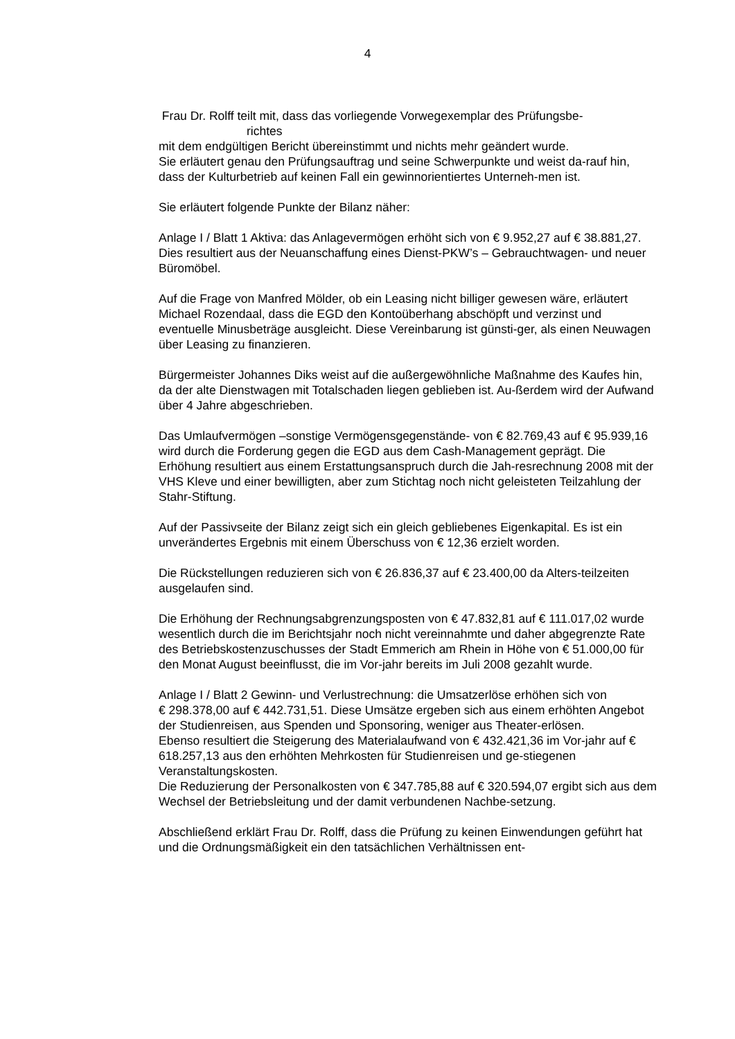4
Frau Dr. Rolff teilt mit, dass das vorliegende Vorwegexemplar des Prüfungsbe-
richtes
mit dem endgültigen Bericht übereinstimmt und nichts mehr geändert wurde.
Sie erläutert genau den Prüfungsauftrag und seine Schwerpunkte und weist da-rauf hin, dass der Kulturbetrieb auf keinen Fall ein gewinnorientiertes Unterneh-men ist.
Sie erläutert folgende Punkte der Bilanz näher:
Anlage I / Blatt 1 Aktiva: das Anlagevermögen erhöht sich von € 9.952,27 auf € 38.881,27. Dies resultiert aus der Neuanschaffung eines Dienst-PKW’s – Gebrauchtwagen- und neuer Büromöbel.
Auf die Frage von Manfred Mölder, ob ein Leasing nicht billiger gewesen wäre, erläutert Michael Rozendaal, dass die EGD den Kontoüberhang abschöpft und verzinst und eventuelle Minusbeträge ausgleicht. Diese Vereinbarung ist günsti-ger, als einen Neuwagen über Leasing zu finanzieren.
Bürgermeister Johannes Diks weist auf die außergewöhnliche Maßnahme des Kaufes hin, da der alte Dienstwagen mit Totalschaden liegen geblieben ist. Au-ßerdem wird der Aufwand über 4 Jahre abgeschrieben.
Das Umlaufvermögen –sonstige Vermögensgegenstände- von € 82.769,43 auf € 95.939,16 wird durch die Forderung gegen die EGD aus dem Cash-Management geprägt. Die Erhöhung resultiert aus einem Erstattungsanspruch durch die Jah-resrechnung 2008 mit der VHS Kleve und einer bewilligten, aber zum Stichtag noch nicht geleisteten Teilzahlung der Stahr-Stiftung.
Auf der Passivseite der Bilanz zeigt sich ein gleich gebliebenes Eigenkapital. Es ist ein unverändertes Ergebnis mit einem Überschuss von € 12,36 erzielt worden.
Die Rückstellungen reduzieren sich von € 26.836,37 auf € 23.400,00 da Alters-teilzeiten ausgelaufen sind.
Die Erhöhung der Rechnungsabgrenzungsposten von € 47.832,81 auf € 111.017,02 wurde wesentlich durch die im Berichtsjahr noch nicht vereinnahmte und daher abgegrenzte Rate des Betriebskostenzuschusses der Stadt Emmerich am Rhein in Höhe von € 51.000,00 für den Monat August beeinflusst, die im Vor-jahr bereits im Juli 2008 gezahlt wurde.
Anlage I / Blatt 2 Gewinn- und Verlustrechnung: die Umsatzerlöse erhöhen sich von
€ 298.378,00 auf € 442.731,51. Diese Umsätze ergeben sich aus einem erhöhten Angebot der Studienreisen, aus Spenden und Sponsoring, weniger aus Theater-erlösen.
Ebenso resultiert die Steigerung des Materialaufwand von € 432.421,36 im Vor-jahr auf € 618.257,13 aus den erhöhten Mehrkosten für Studienreisen und ge-stiegenen Veranstaltungskosten.
Die Reduzierung der Personalkosten von € 347.785,88 auf € 320.594,07 ergibt sich aus dem Wechsel der Betriebsleitung und der damit verbundenen Nachbe-setzung.
Abschließend erklärt Frau Dr. Rolff, dass die Prüfung zu keinen Einwendungen geführt hat und die Ordnungsmäßigkeit ein den tatsächlichen Verhältnissen ent-